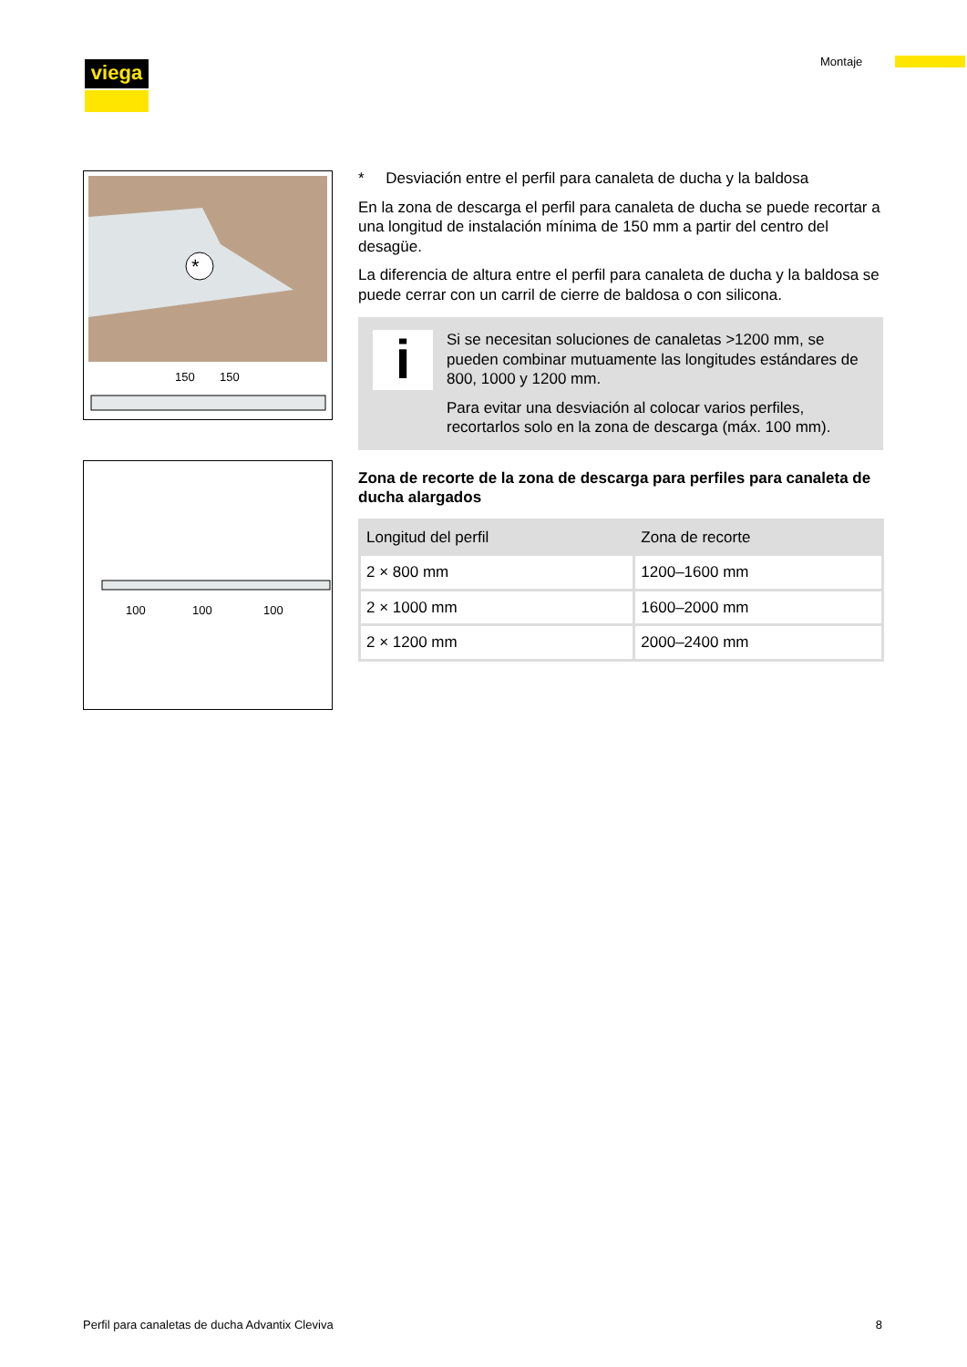viega Montaje
*
150
150
100
100
100
* Desviación entre el perfil para canaleta de ducha y la baldosa
En la zona de descarga el perfil para canaleta de ducha se puede recortar a una longitud de instalación mínima de 150 mm a partir del centro del desagüe.
La diferencia de altura entre el perfil para canaleta de ducha y la bal­dosa se puede cerrar con un carril de cierre de baldosa o con silicona.
i
Si se necesitan soluciones de canaletas >1200 mm, se pueden combinar mutuamente las longitudes estándares de 800, 1000 y 1200 mm.
Para evitar una desviación al colocar varios perfiles, recortarlos solo en la zona de descarga (máx. 100 mm).
Zona de recorte de la zona de descarga para perfiles para canaleta de ducha alargados
| Longitud del perfil | Zona de recorte |
| --- | --- |
| 2 × 800 mm | 1200–1600 mm |
| 2 × 1000 mm | 1600–2000 mm |
| 2 × 1200 mm | 2000–2400 mm |
Perfil para canaletas de ducha Advantix Cleviva 8